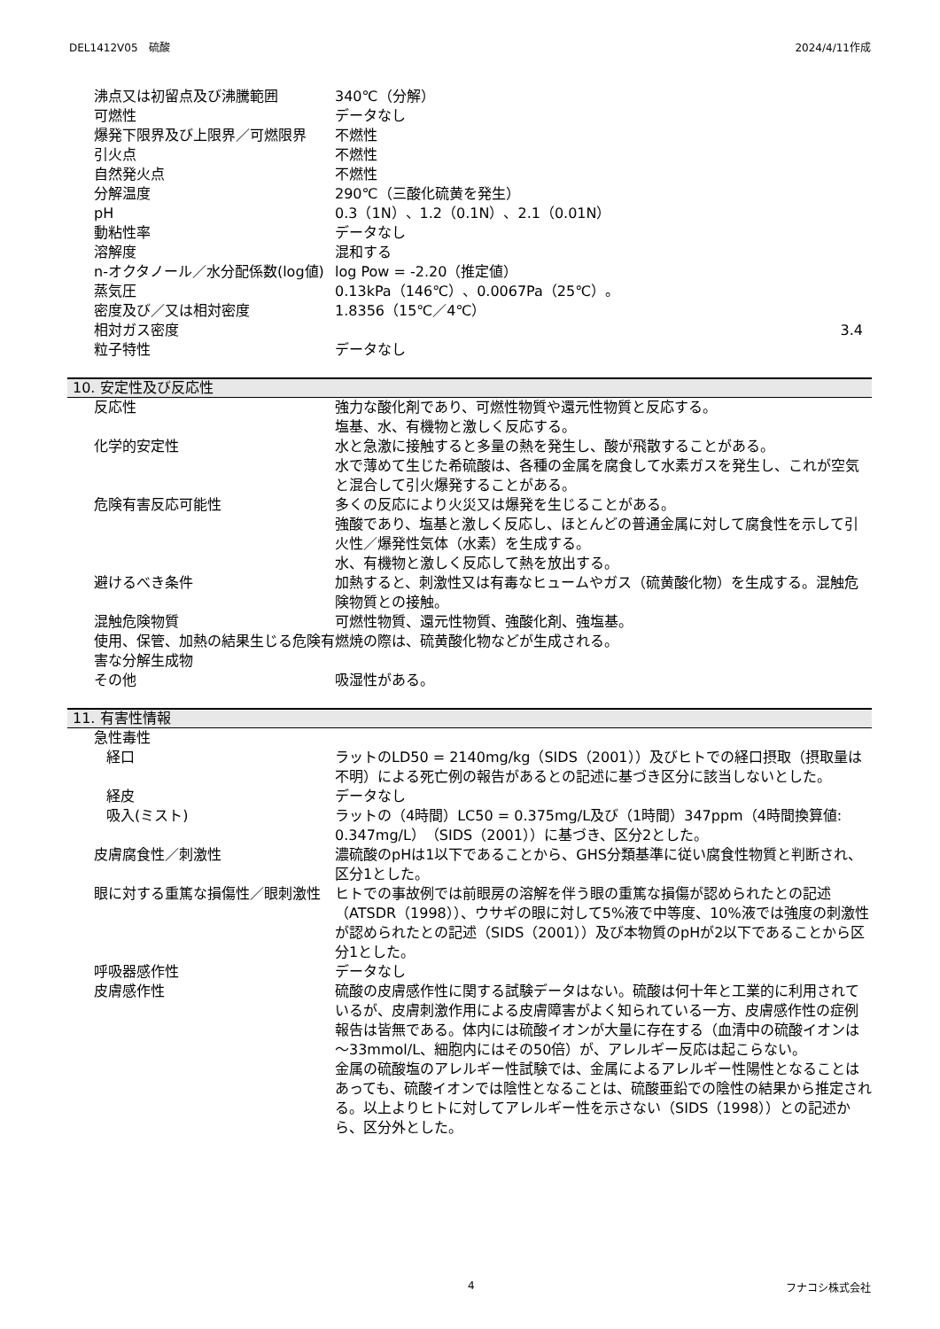DEL1412V05　硫酸 2024/4/11作成
| 沸点又は初留点及び沸騰範囲 | 340℃（分解） |
| 可燃性 | データなし |
| 爆発下限界及び上限界／可燃限界 | 不燃性 |
| 引火点 | 不燃性 |
| 自然発火点 | 不燃性 |
| 分解温度 | 290℃（三酸化硫黄を発生） |
| pH | 0.3（1N）、1.2（0.1N）、2.1（0.01N） |
| 動粘性率 | データなし |
| 溶解度 | 混和する |
| n-オクタノール／水分配係数(log値) | log Pow = -2.20（推定値） |
| 蒸気圧 | 0.13kPa（146℃）、0.0067Pa（25℃）。 |
| 密度及び／又は相対密度 | 1.8356（15℃／4℃） |
| 相対ガス密度 | 3.4 |
| 粒子特性 | データなし |
10. 安定性及び反応性
| 反応性 | 強力な酸化剤であり、可燃性物質や還元性物質と反応する。 塩基、水、有機物と激しく反応する。 |
| 化学的安定性 | 水と急激に接触すると多量の熱を発生し、酸が飛散することがある。 水で薄めて生じた希硫酸は、各種の金属を腐食して水素ガスを発生し、これが空気と混合して引火爆発することがある。 |
| 危険有害反応可能性 | 多くの反応により火災又は爆発を生じることがある。 強酸であり、塩基と激しく反応し、ほとんどの普通金属に対して腐食性を示して引火性／爆発性気体（水素）を生成する。 水、有機物と激しく反応して熱を放出する。 |
| 避けるべき条件 | 加熱すると、刺激性又は有毒なヒュームやガス（硫黄酸化物）を生成する。混触危険物質との接触。 |
| 混触危険物質 | 可燃性物質、還元性物質、強酸化剤、強塩基。 |
| 使用、保管、加熱の結果生じる危険有害な分解生成物 | 燃焼の際は、硫黄酸化物などが生成される。 |
| その他 | 吸湿性がある。 |
11. 有害性情報
| 急性毒性 | |
| 経口 | ラットのLD50 = 2140mg/kg（SIDS（2001））及びヒトでの経口摂取（摂取量は不明）による死亡例の報告があるとの記述に基づき区分に該当しないとした。 |
| 経皮 | データなし |
| 吸入(ミスト) | ラットの（4時間）LC50 = 0.375mg/L及び（1時間）347ppm（4時間換算値: 0.347mg/L）（SIDS（2001））に基づき、区分2とした。 |
| 皮膚腐食性／刺激性 | 濃硫酸のpHは1以下であることから、GHS分類基準に従い腐食性物質と判断され、区分1とした。 |
| 眼に対する重篤な損傷性／眼刺激性 | ヒトでの事故例では前眼房の溶解を伴う眼の重篤な損傷が認められたとの記述（ATSDR（1998））、ウサギの眼に対して5%液で中等度、10%液では強度の刺激性が認められたとの記述（SIDS（2001））及び本物質のpHが2以下であることから区分1とした。 |
| 呼吸器感作性 | データなし |
| 皮膚感作性 | 硫酸の皮膚感作性に関する試験データはない。硫酸は何十年と工業的に利用されているが、皮膚刺激作用による皮膚障害がよく知られている一方、皮膚感作性の症例報告は皆無である。体内には硫酸イオンが大量に存在する（血清中の硫酸イオンは～33mmol/L、細胞内にはその50倍）が、アレルギー反応は起こらない。 金属の硫酸塩のアレルギー性試験では、金属によるアレルギー性陽性となることはあっても、硫酸イオンでは陰性となることは、硫酸亜鉛での陰性の結果から推定される。以上よりヒトに対してアレルギー性を示さない（SIDS（1998））との記述から、区分外とした。 |
4 フナコシ株式会社